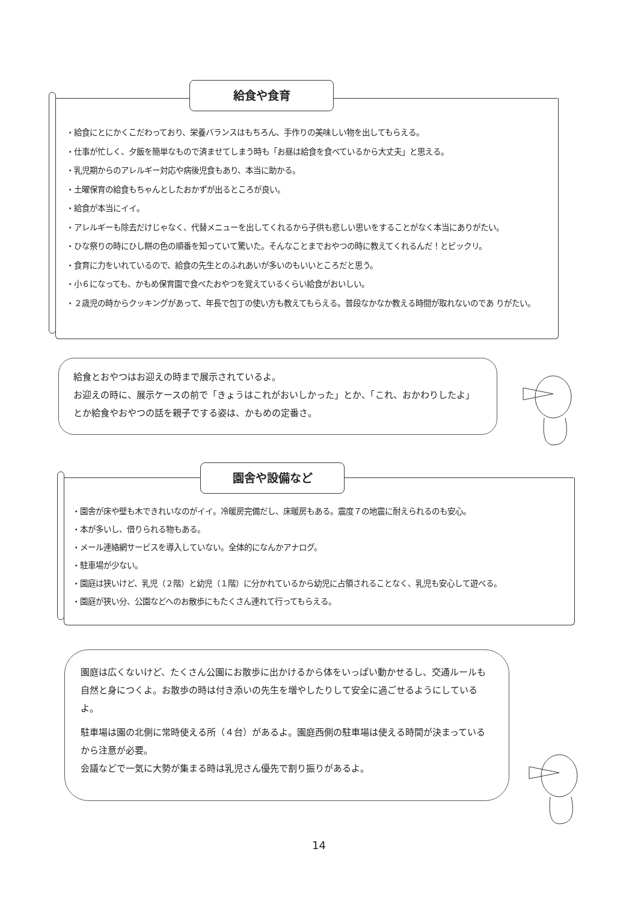給食や食育
・給食にとにかくこだわっており、栄養バランスはもちろん、手作りの美味しい物を出してもらえる。
・仕事が忙しく、夕飯を簡単なもので済ませてしまう時も「お昼は給食を食べているから大丈夫」と思える。
・乳児期からのアレルギー対応や病後児食もあり、本当に助かる。
・土曜保育の給食もちゃんとしたおかずが出るところが良い。
・給食が本当にイイ。
・アレルギーも除去だけじゃなく、代替メニューを出してくれるから子供も悲しい思いをすることがなく本当にありがたい。
・ひな祭りの時にひし餅の色の順番を知っていて驚いた。そんなことまでおやつの時に教えてくれるんだ！とビックリ。
・食育に力をいれているので、給食の先生とのふれあいが多いのもいいところだと思う。
・小６になっても、かもめ保育園で食べたおやつを覚えているくらい給食がおいしい。
・２歳児の時からクッキングがあって、年長で包丁の使い方も教えてもらえる。普段なかなか教える時間が取れないのであ りがたい。
給食とおやつはお迎えの時まで展示されているよ。
お迎えの時に、展示ケースの前で「きょうはこれがおいしかった」とか、「これ、おかわりしたよ」とか給食やおやつの話を親子でする姿は、かもめの定番さ。
園舎や設備など
・園舎が床や壁も木できれいなのがイイ。冷暖房完備だし、床暖房もある。震度７の地震に耐えられるのも安心。
・本が多いし、借りられる物もある。
・メール連絡網サービスを導入していない。全体的になんかアナログ。
・駐車場が少ない。
・園庭は狭いけど、乳児（２階）と幼児（１階）に分かれているから幼児に占領されることなく、乳児も安心して遊べる。
・園庭が狭い分、公園などへのお散歩にもたくさん連れて行ってもらえる。
園庭は広くないけど、たくさん公園にお散歩に出かけるから体をいっぱい動かせるし、交通ルールも自然と身につくよ。お散歩の時は付き添いの先生を増やしたりして安全に過ごせるようにしているよ。
駐車場は園の北側に常時使える所（４台）があるよ。園庭西側の駐車場は使える時間が決まっているから注意が必要。
会議などで一気に大勢が集まる時は乳児さん優先で割り振りがあるよ。
14